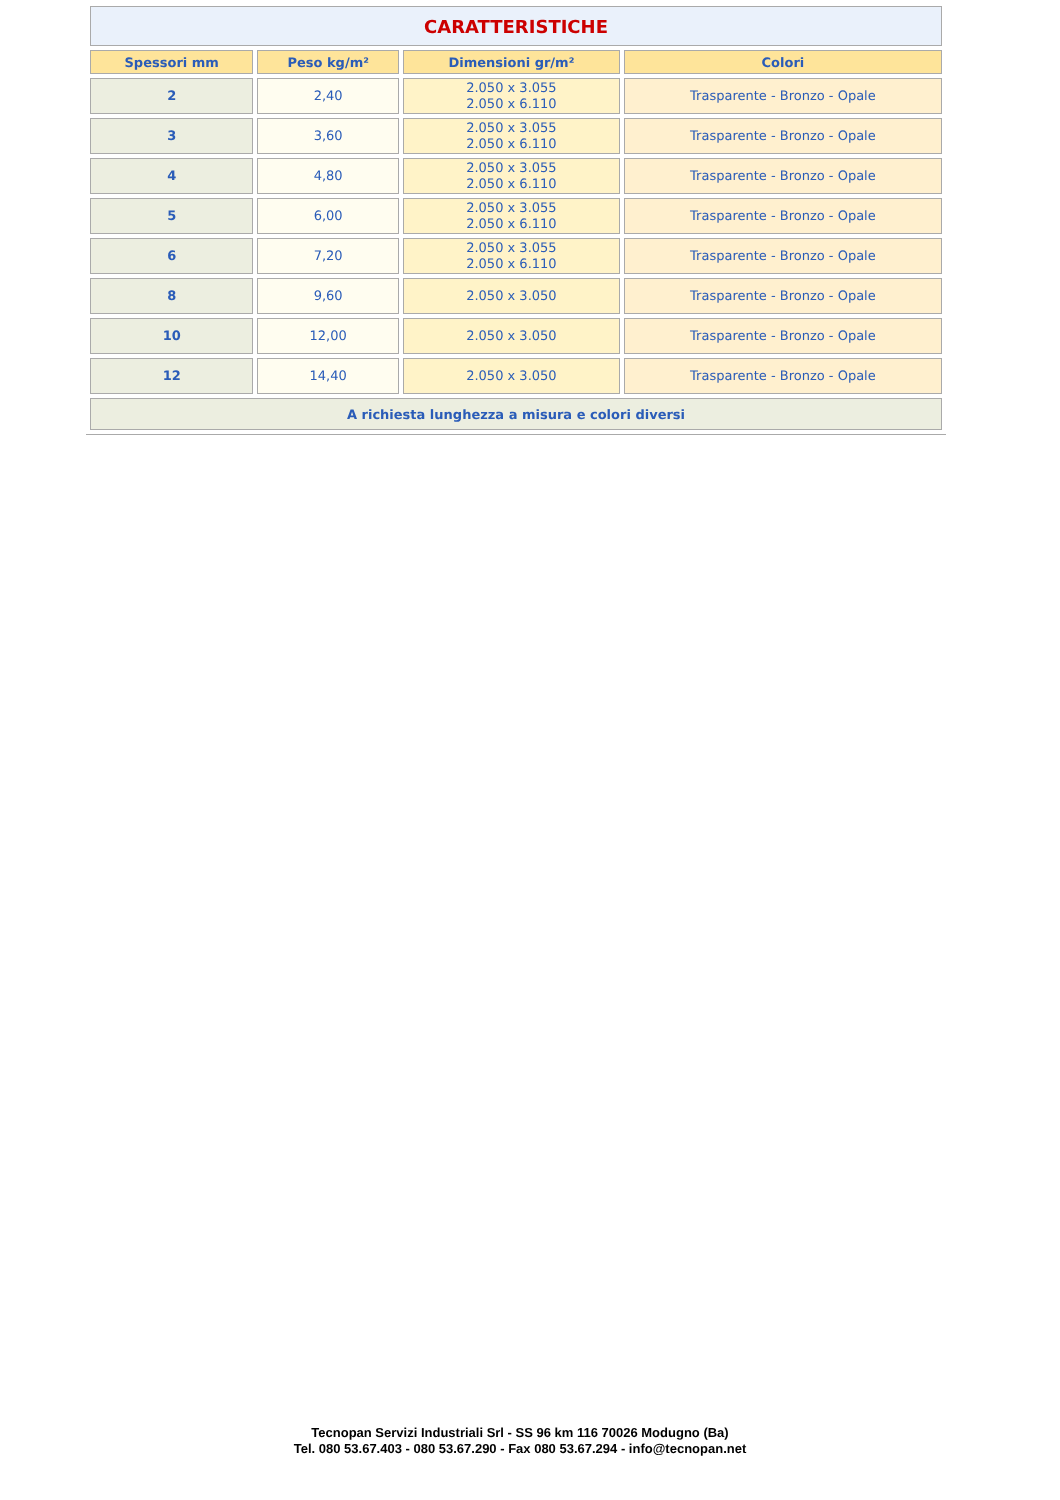| CARATTERISTICHE | | | |
| Spessori mm | Peso kg/m² | Dimensioni gr/m² | Colori |
| 2 | 2,40 | 2.050 x 3.055 2.050 x 6.110 | Trasparente - Bronzo - Opale |
| 3 | 3,60 | 2.050 x 3.055 2.050 x 6.110 | Trasparente - Bronzo - Opale |
| 4 | 4,80 | 2.050 x 3.055 2.050 x 6.110 | Trasparente - Bronzo - Opale |
| 5 | 6,00 | 2.050 x 3.055 2.050 x 6.110 | Trasparente - Bronzo - Opale |
| 6 | 7,20 | 2.050 x 3.055 2.050 x 6.110 | Trasparente - Bronzo - Opale |
| 8 | 9,60 | 2.050 x 3.050 | Trasparente - Bronzo - Opale |
| 10 | 12,00 | 2.050 x 3.050 | Trasparente - Bronzo - Opale |
| 12 | 14,40 | 2.050 x 3.050 | Trasparente - Bronzo - Opale |
| A richiesta lunghezza a misura e colori diversi | | | |
Tecnopan Servizi Industriali Srl - SS 96 km 116 70026 Modugno (Ba)
Tel. 080 53.67.403 - 080 53.67.290 - Fax 080 53.67.294 - info@tecnopan.net